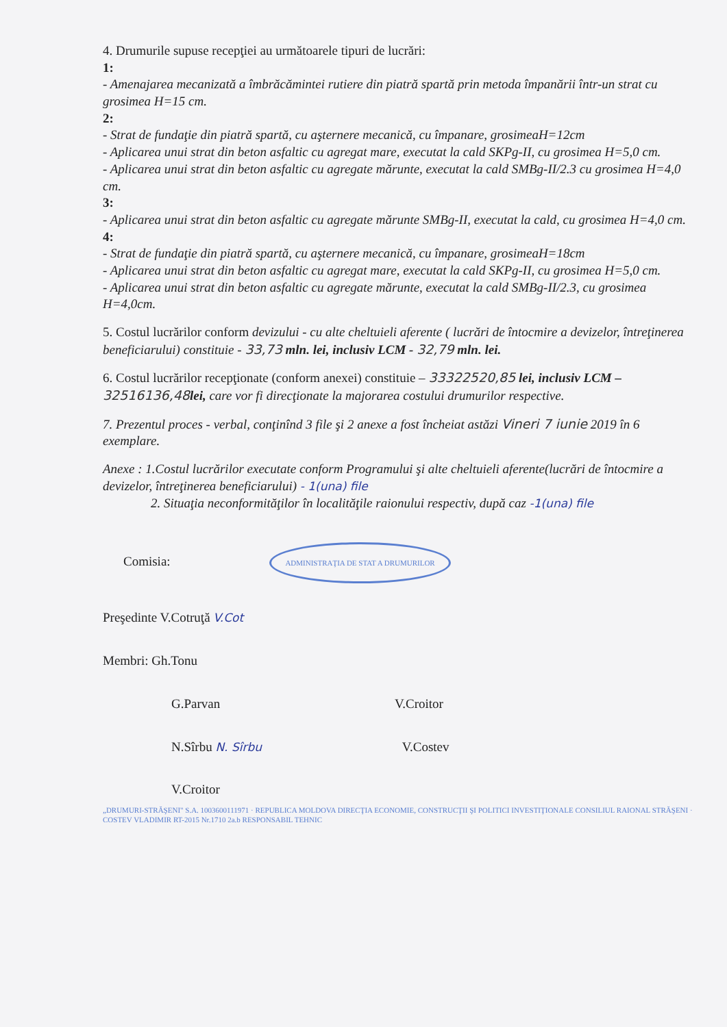4. Drumurile supuse recepţiei au următoarele tipuri de lucrări:
1:
- Amenajarea mecanizată a îmbrăcămintei rutiere din piatră spartă prin metoda împanării într-un strat cu grosimea H=15 cm.
2:
- Strat de fundaţie din piatră spartă, cu aşternere mecanică, cu împanare, grosimeaH=12cm
- Aplicarea unui strat din beton asfaltic cu agregat mare, executat la cald SKPg-II, cu grosimea H=5,0 cm.
- Aplicarea unui strat din beton asfaltic cu agregate mărunte, executat la cald SMBg-II/2.3 cu grosimea H=4,0 cm.
3:
- Aplicarea unui strat din beton asfaltic cu agregate mărunte SMBg-II, executat la cald, cu grosimea H=4,0 cm.
4:
- Strat de fundaţie din piatră spartă, cu aşternere mecanică, cu împanare, grosimeaH=18cm
- Aplicarea unui strat din beton asfaltic cu agregat mare, executat la cald SKPg-II, cu grosimea H=5,0 cm.
- Aplicarea unui strat din beton asfaltic cu agregate mărunte, executat la cald SMBg-II/2.3, cu grosimea H=4,0cm.
5. Costul lucrărilor conform devizului - cu alte cheltuieli aferente ( lucrări de întocmire a devizelor, întreţinerea beneficiarului) constituie - 33,73 mln. lei, inclusiv LCM - 32,79 mln. lei.
6. Costul lucrărilor recepţionate (conform anexei) constituie – 33322520,85 lei, inclusiv LCM – 32516136,48 lei, care vor fi direcţionate la majorarea costului drumurilor respective.
7. Prezentul proces - verbal, conţinînd 3 file şi 2 anexe a fost încheiat astăzi Vineri 7 iunie 2019 în 6 exemplare.
Anexe : 1.Costul lucrărilor executate conform Programului şi alte cheltuieli aferente(lucrări de întocmire a devizelor, întreţinerea beneficiarului) - 1(una) file
2. Situaţia neconformităţilor în localităţile raionului respectiv, după caz -1(una) file
Comisia: ADMINISTRAŢIA DE STAT A DRUMURILOR
Preşedinte V.Cotruţă V.Cot
Membri: Gh.Tonu
G.Parvan V.Croitor
N.Sîrbu N. Sîrbu V.Costev
V.Croitor
„DRUMURI-STRĂŞENI" S.A. 1003600111971 · REPUBLICA MOLDOVA DIRECŢIA ECONOMIE, CONSTRUCŢII ŞI POLITICI INVESTIŢIONALE CONSILIUL RAIONAL STRĂŞENI · COSTEV VLADIMIR RT-2015 Nr.1710 2a.b RESPONSABIL TEHNIC